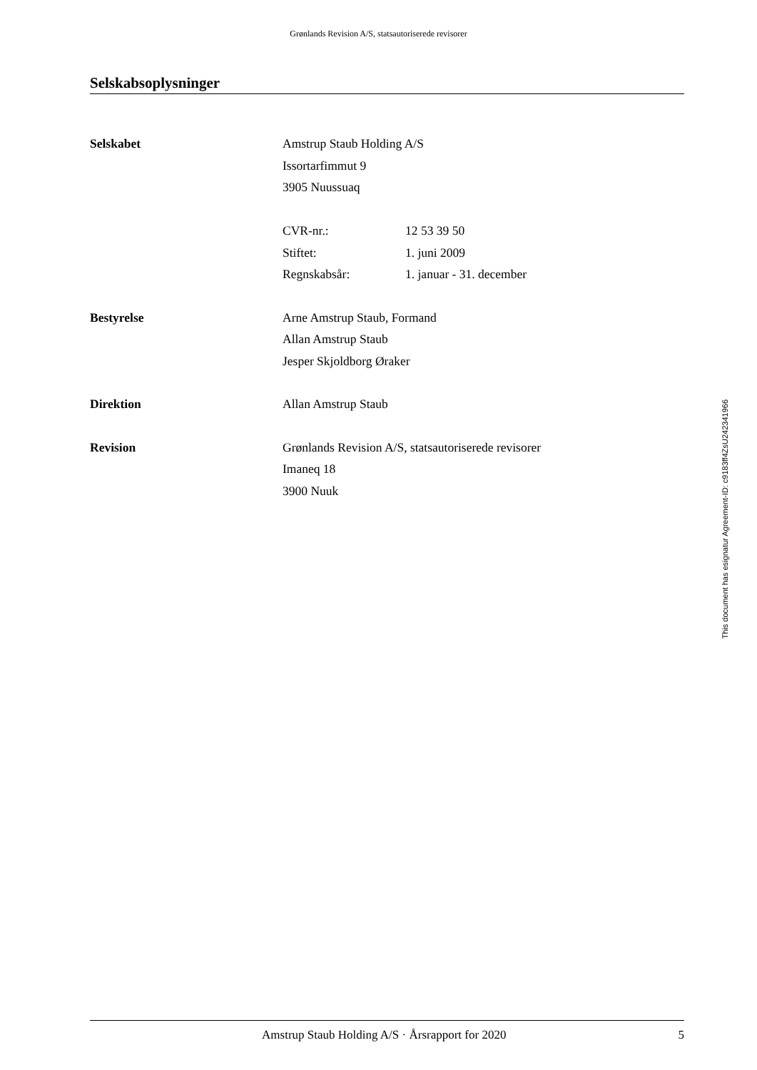Grønlands Revision A/S, statsautoriserede revisorer
Selskabsoplysninger
Selskabet Amstrup Staub Holding A/S
Issortarfimmut 9
3905 Nuussuaq
CVR-nr.: 12 53 39 50
Stiftet: 1. juni 2009
Regnskabsår: 1. januar - 31. december
Bestyrelse Arne Amstrup Staub, Formand
Allan Amstrup Staub
Jesper Skjoldborg Øraker
Direktion Allan Amstrup Staub
Revision Grønlands Revision A/S, statsautoriserede revisorer
Imaneq 18
3900 Nuuk
This document has esignatur Agreement-ID: c9183ff4ZsU242341966
Amstrup Staub Holding A/S · Årsrapport for 2020 5